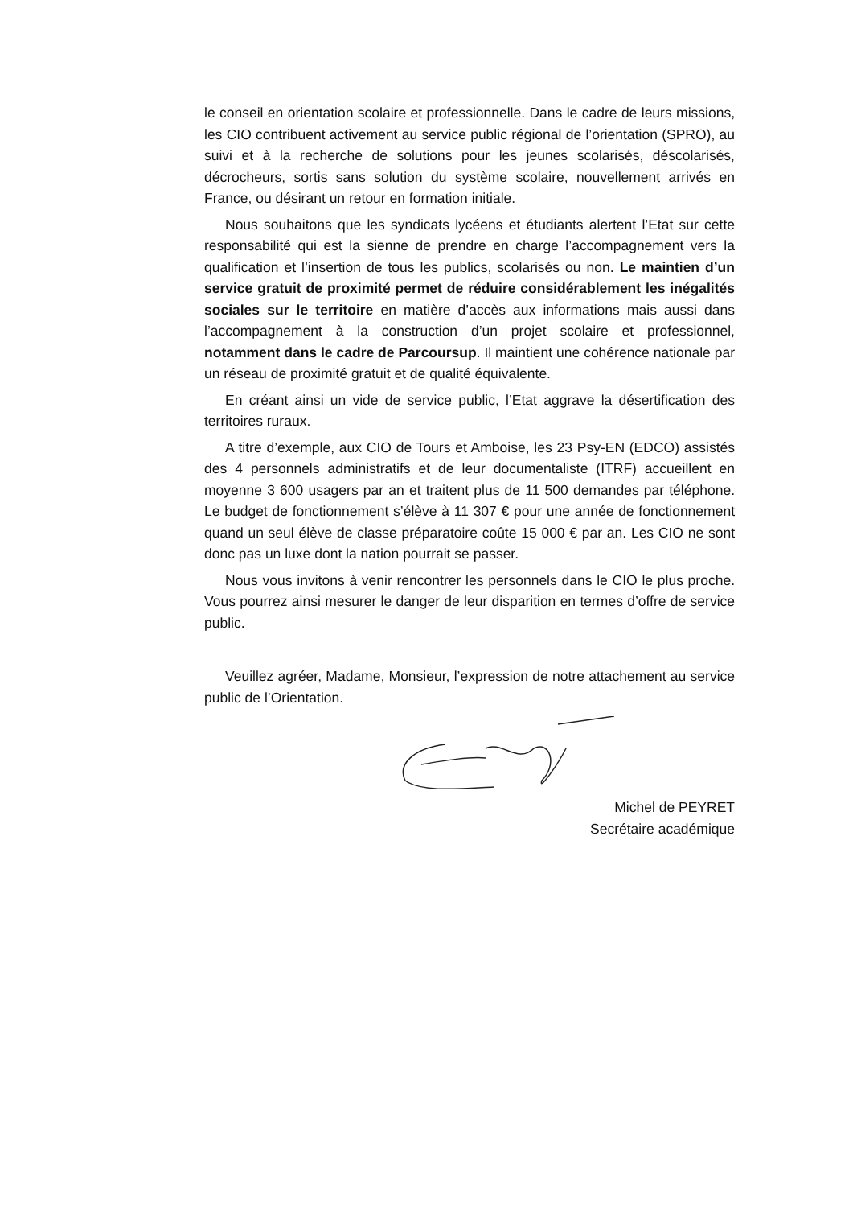le conseil en orientation scolaire et professionnelle. Dans le cadre de leurs missions, les CIO contribuent activement au service public régional de l’orientation (SPRO), au suivi et à la recherche de solutions pour les jeunes scolarisés, déscolarisés, décrocheurs, sortis sans solution du système scolaire, nouvellement arrivés en France, ou désirant un retour en formation initiale.
Nous souhaitons que les syndicats lycéens et étudiants alertent l’Etat sur cette responsabilité qui est la sienne de prendre en charge l’accompagnement vers la qualification et l’insertion de tous les publics, scolarisés ou non. Le maintien d’un service gratuit de proximité permet de réduire considérablement les inégalités sociales sur le territoire en matière d’accès aux informations mais aussi dans l’accompagnement à la construction d’un projet scolaire et professionnel, notamment dans le cadre de Parcoursup. Il maintient une cohérence nationale par un réseau de proximité gratuit et de qualité équivalente.
En créant ainsi un vide de service public, l’Etat aggrave la désertification des territoires ruraux.
A titre d’exemple, aux CIO de Tours et Amboise, les 23 Psy-EN (EDCO) assistés des 4 personnels administratifs et de leur documentaliste (ITRF) accueillent en moyenne 3 600 usagers par an et traitent plus de 11 500 demandes par téléphone. Le budget de fonctionnement s’élève à 11 307 € pour une année de fonctionnement quand un seul élève de classe préparatoire coûte 15 000 € par an. Les CIO ne sont donc pas un luxe dont la nation pourrait se passer.
Nous vous invitons à venir rencontrer les personnels dans le CIO le plus proche. Vous pourrez ainsi mesurer le danger de leur disparition en termes d’offre de service public.
Veuillez agréer, Madame, Monsieur, l’expression de notre attachement au service public de l’Orientation.
Michel de PEYRET
Secrétaire académique